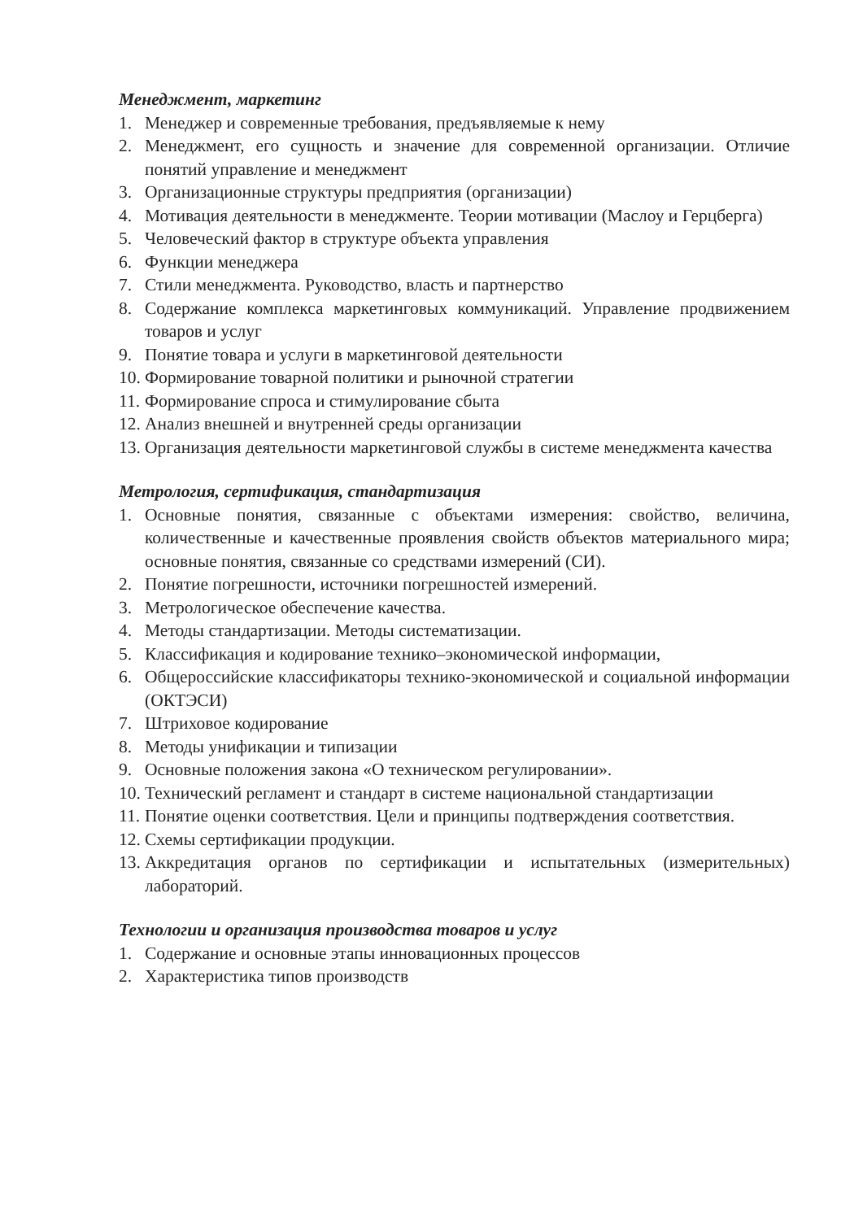Менеджмент, маркетинг
1. Менеджер и современные требования, предъявляемые к нему
2. Менеджмент, его сущность и значение для современной организации. Отличие понятий управление и менеджмент
3. Организационные структуры предприятия (организации)
4. Мотивация деятельности в менеджменте. Теории мотивации (Маслоу и Герцберга)
5. Человеческий фактор в структуре объекта управления
6. Функции менеджера
7. Стили менеджмента. Руководство, власть и партнерство
8. Содержание комплекса маркетинговых коммуникаций. Управление продвижением товаров и услуг
9. Понятие товара и услуги в маркетинговой деятельности
10. Формирование товарной политики и рыночной стратегии
11. Формирование спроса и стимулирование сбыта
12. Анализ внешней и внутренней среды организации
13. Организация деятельности маркетинговой службы в системе менеджмента качества
Метрология, сертификация, стандартизация
1. Основные понятия, связанные с объектами измерения: свойство, величина, количественные и качественные проявления свойств объектов материального мира; основные понятия, связанные со средствами измерений (СИ).
2. Понятие погрешности, источники погрешностей измерений.
3. Метрологическое обеспечение качества.
4. Методы стандартизации. Методы систематизации.
5. Классификация и кодирование технико–экономической информации,
6. Общероссийские классификаторы технико-экономической и социальной информации (ОКТЭСИ)
7. Штриховое кодирование
8. Методы унификации и типизации
9. Основные положения закона «О техническом регулировании».
10. Технический регламент и стандарт в системе национальной стандартизации
11. Понятие оценки соответствия. Цели и принципы подтверждения соответствия.
12. Схемы сертификации продукции.
13. Аккредитация органов по сертификации и испытательных (измерительных) лабораторий.
Технологии и организация производства товаров и услуг
1. Содержание и основные этапы инновационных процессов
2. Характеристика типов производств